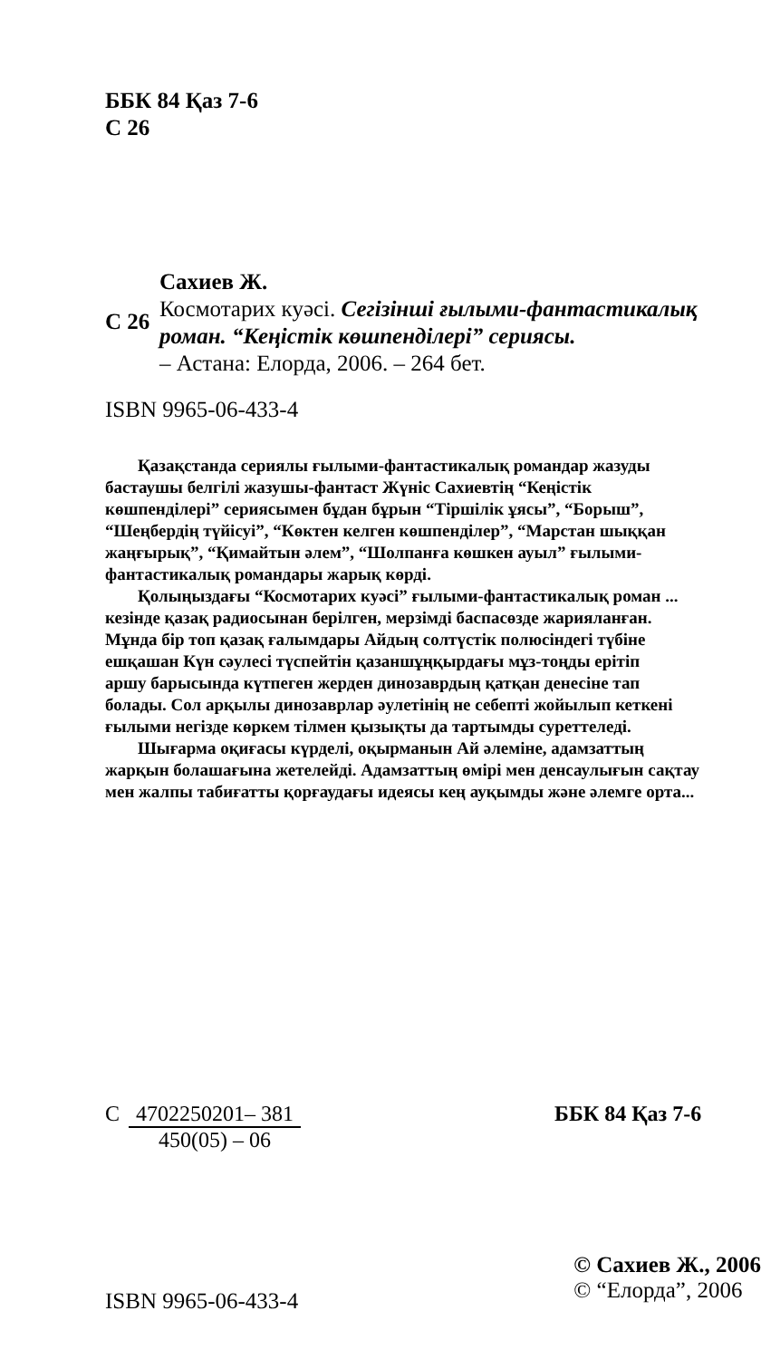ББК 84 Қаз 7-6
С 26
Сахиев Ж.
С 26
Космотарих куәсі. Сегізінші ғылыми-фантастикалық
роман. “Кеңістік көшпенділері” сериясы.
– Астана: Елорда, 2006. – 264 бет.
ISBN 9965-06-433-4
Қазақстанда сериялы ғылыми-фантастикалық романдар жазуды
бастаушы белгілі жазушы-фантаст Жүніс Сахиевтің “Кеңістік
көшпенділері” сериясымен бұдан бұрын “Тіршілік ұясы”, “Борыш”,
“Шеңбердің түйісуі”, “Көктен келген көшпенділер”, “Марстан шыққан
жаңғырық”, “Қимайтын әлем”, “Шолпанға көшкен ауыл” ғылыми-
фантастикалық романдары жарық көрді.
Қолыңыздағы “Космотарих куәсі” ғылыми-фантастикалық роман ...
кезінде қазақ радиосынан берілген, мерзімді баспасөзде жарияланған.
Мұнда бір топ қазақ ғалымдары Айдың солтүстік полюсіндегі түбіне
ешқашан Күн сәулесі түспейтін қазаншұңқырдағы мұз-тоңды ерітіп
аршу барысында күтпеген жерден динозаврдың қатқан денесіне тап
болады. Сол арқылы динозаврлар әулетінің не себепті жойылып кеткені
ғылыми негізде көркем тілмен қызықты да тартымды суреттеледі.
Шығарма оқиғасы күрделі, оқырманын Ай әлеміне, адамзаттың
жарқын болашағына жетелейді. Адамзаттың өмірі мен денсаулығын сақтау
мен жалпы табиғатты қорғаудағы идеясы кең ауқымды және әлемге орта...
С 4702250201– 381
450(05) – 06
ББК 84 Қаз 7-6
ISBN 9965-06-433-4
© Сахиев Ж., 2006
© “Елорда”, 2006